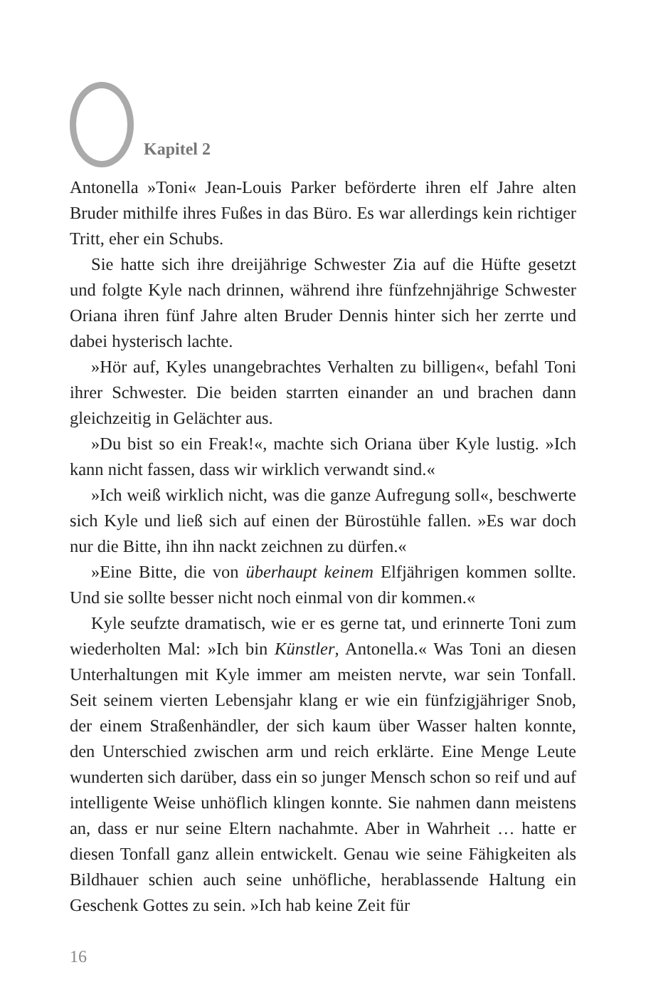Kapitel 2
Antonella »Toni« Jean-Louis Parker beförderte ihren elf Jahre alten Bruder mithilfe ihres Fußes in das Büro. Es war allerdings kein richtiger Tritt, eher ein Schubs.
Sie hatte sich ihre dreijährige Schwester Zia auf die Hüfte gesetzt und folgte Kyle nach drinnen, während ihre fünfzehnjährige Schwester Oriana ihren fünf Jahre alten Bruder Dennis hinter sich her zerrte und dabei hysterisch lachte.
»Hör auf, Kyles unangebrachtes Verhalten zu billigen«, befahl Toni ihrer Schwester. Die beiden starrten einander an und brachen dann gleichzeitig in Gelächter aus.
»Du bist so ein Freak!«, machte sich Oriana über Kyle lustig. »Ich kann nicht fassen, dass wir wirklich verwandt sind.«
»Ich weiß wirklich nicht, was die ganze Aufregung soll«, beschwerte sich Kyle und ließ sich auf einen der Bürostühle fallen. »Es war doch nur die Bitte, ihn ihn nackt zeichnen zu dürfen.«
»Eine Bitte, die von überhaupt keinem Elfjährigen kommen sollte. Und sie sollte besser nicht noch einmal von dir kommen.«
Kyle seufzte dramatisch, wie er es gerne tat, und erinnerte Toni zum wiederholten Mal: »Ich bin Künstler, Antonella.« Was Toni an diesen Unterhaltungen mit Kyle immer am meisten nervte, war sein Tonfall. Seit seinem vierten Lebensjahr klang er wie ein fünfzigjähriger Snob, der einem Straßenhändler, der sich kaum über Wasser halten konnte, den Unterschied zwischen arm und reich erklärte. Eine Menge Leute wunderten sich darüber, dass ein so junger Mensch schon so reif und auf intelligente Weise unhöflich klingen konnte. Sie nahmen dann meistens an, dass er nur seine Eltern nachahmte. Aber in Wahrheit … hatte er diesen Tonfall ganz allein entwickelt. Genau wie seine Fähigkeiten als Bildhauer schien auch seine unhöfliche, herablassende Haltung ein Geschenk Gottes zu sein. »Ich hab keine Zeit für
16